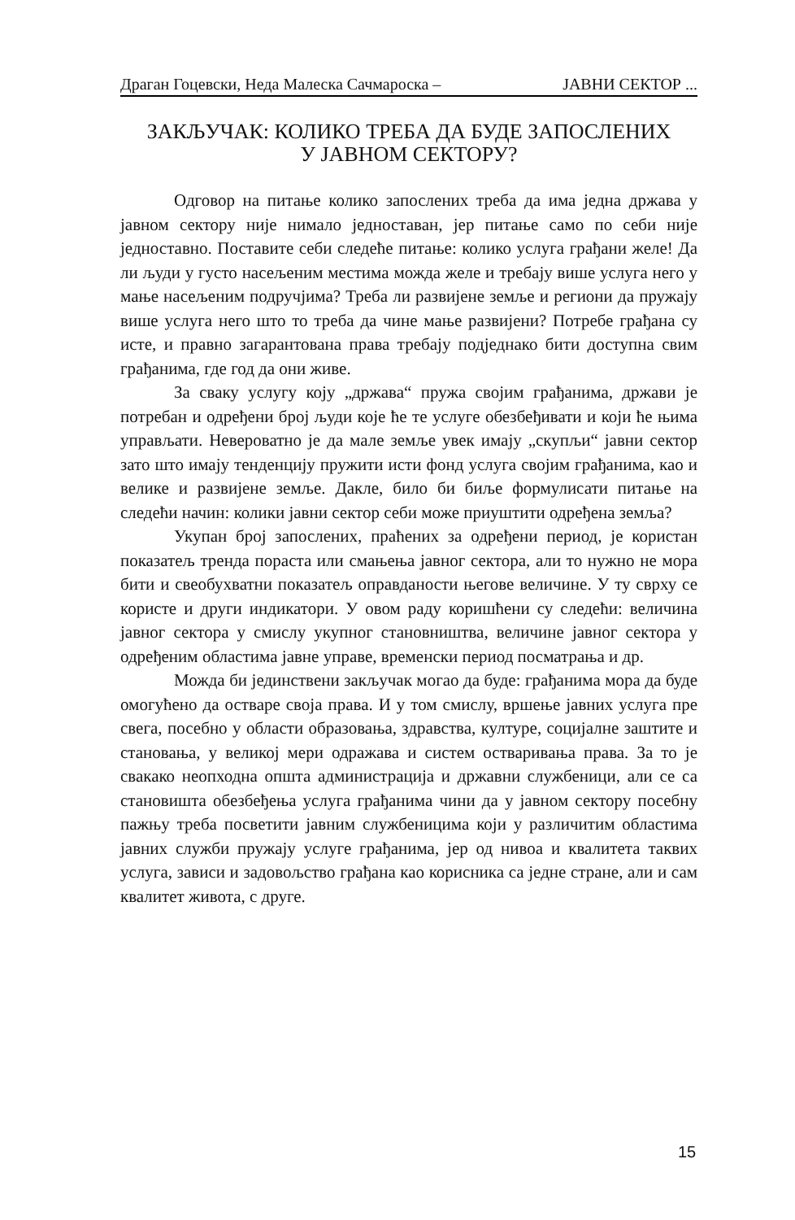Драган Гоцевски, Неда Малеска Сачмароска – ЈАВНИ СЕКТОР ...
ЗАКЉУЧАК: КОЛИКО ТРЕБА ДА БУДЕ ЗАПОСЛЕНИХ
У ЈАВНОМ СЕКТОРУ?
Одговор на питање колико запослених треба да има једна држава у јавном сектору није нимало једноставан, јер питање само по себи није једноставно. Поставите себи следеће питање: колико услуга грађани желе! Да ли људи у густо насељеним местима можда желе и требају више услуга него у мање насељеним подручјима? Треба ли развијене земље и региони да пружају више услуга него што то треба да чине мање развијени? Потребе грађана су исте, и правно загарантована права требају подједнако бити доступна свим грађанима, где год да они живе.
За сваку услугу коју „држава“ пружа својим грађанима, држави је потребан и одређени број људи које ће те услуге обезбеђивати и који ће њима управљати. Невероватно је да мале земље увек имају „скупљи“ јавни сектор зато што имају тенденцију пружити исти фонд услуга својим грађанима, као и велике и развијене земље. Дакле, било би биље формулисати питање на следећи начин: колики јавни сектор себи може приуштити одређена земља?
Укупан број запослених, праћених за одређени период, је користан показатељ тренда пораста или смањења јавног сектора, али то нужно не мора бити и свеобухватни показатељ оправданости његове величине. У ту сврху се користе и други индикатори. У овом раду коришћени су следећи: величина јавног сектора у смислу укупног становништва, величине јавног сектора у одређеним областима јавне управе, временски период посматрања и др.
Можда би јединствени закључак могао да буде: грађанима мора да буде омогућено да остваре своја права. И у том смислу, вршење јавних услуга пре свега, посебно у области образовања, здравства, културе, социјалне заштите и становања, у великој мери одражава и систем остваривања права. За то је свакако неопходна општа администрација и државни службеници, али се са становишта обезбеђења услуга грађанима чини да у јавном сектору посебну пажњу треба посветити јавним службеницима који у различитим областима јавних служби пружају услуге грађанима, јер од нивоа и квалитета таквих услуга, зависи и задовољство грађана као корисника са једне стране, али и сам квалитет живота, с друге.
15